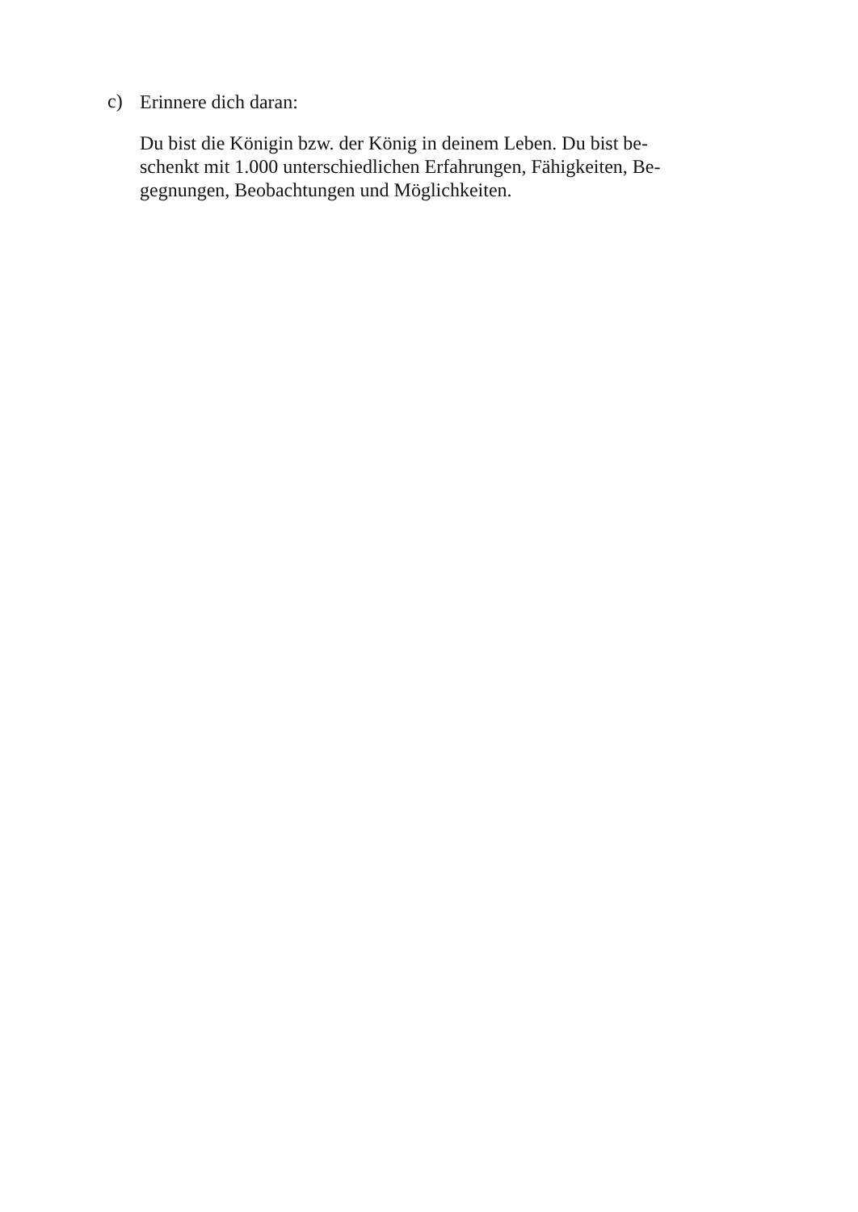c)
Erinnere dich daran:
Du bist die Königin bzw. der König in deinem Leben. Du bist be-
schenkt mit 1.000 unterschiedlichen Erfahrungen, Fähigkeiten, Be-
gegnungen, Beobachtungen und Möglichkeiten.